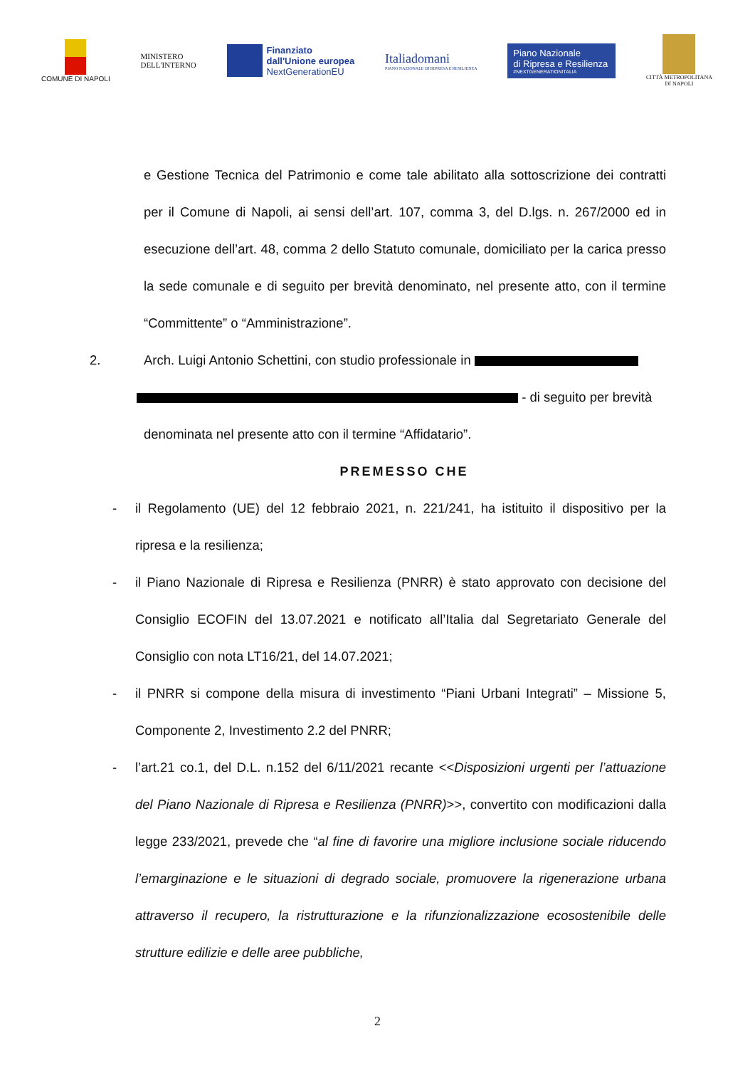COMUNE DI NAPOLI
MINISTERO
DELL'INTERNO
Finanziato
dall'Unione europea
NextGenerationEU
Italiadomani
PIANO NAZIONALE DI RIPRESA E RESILIENZA
Piano Nazionale
di Ripresa e Resilienza
#NEXTGENERATIONITALIA
CITTÀ METROPOLITANA
DI NAPOLI
e Gestione Tecnica del Patrimonio e come tale abilitato alla sottoscrizione dei contratti per il Comune di Napoli, ai sensi dell’art. 107, comma 3, del D.lgs. n. 267/2000 ed in esecuzione dell’art. 48, comma 2 dello Statuto comunale, domiciliato per la carica presso la sede comunale e di seguito per brevità denominato, nel presente atto, con il termine “Committente” o “Amministrazione”.
2. Arch. Luigi Antonio Schettini, con studio professionale in
- di seguito per brevità
denominata nel presente atto con il termine “Affidatario”.
PREMESSO CHE
- il Regolamento (UE) del 12 febbraio 2021, n. 221/241, ha istituito il dispositivo per la ripresa e la resilienza;
- il Piano Nazionale di Ripresa e Resilienza (PNRR) è stato approvato con decisione del Consiglio ECOFIN del 13.07.2021 e notificato all’Italia dal Segretariato Generale del Consiglio con nota LT16/21, del 14.07.2021;
- il PNRR si compone della misura di investimento “Piani Urbani Integrati” – Missione 5, Componente 2, Investimento 2.2 del PNRR;
- l’art.21 co.1, del D.L. n.152 del 6/11/2021 recante <<Disposizioni urgenti per l’attuazione del Piano Nazionale di Ripresa e Resilienza (PNRR)>>, convertito con modificazioni dalla legge 233/2021, prevede che “al fine di favorire una migliore inclusione sociale riducendo l’emarginazione e le situazioni di degrado sociale, promuovere la rigenerazione urbana attraverso il recupero, la ristrutturazione e la rifunzionalizzazione ecosostenibile delle strutture edilizie e delle aree pubbliche,
2